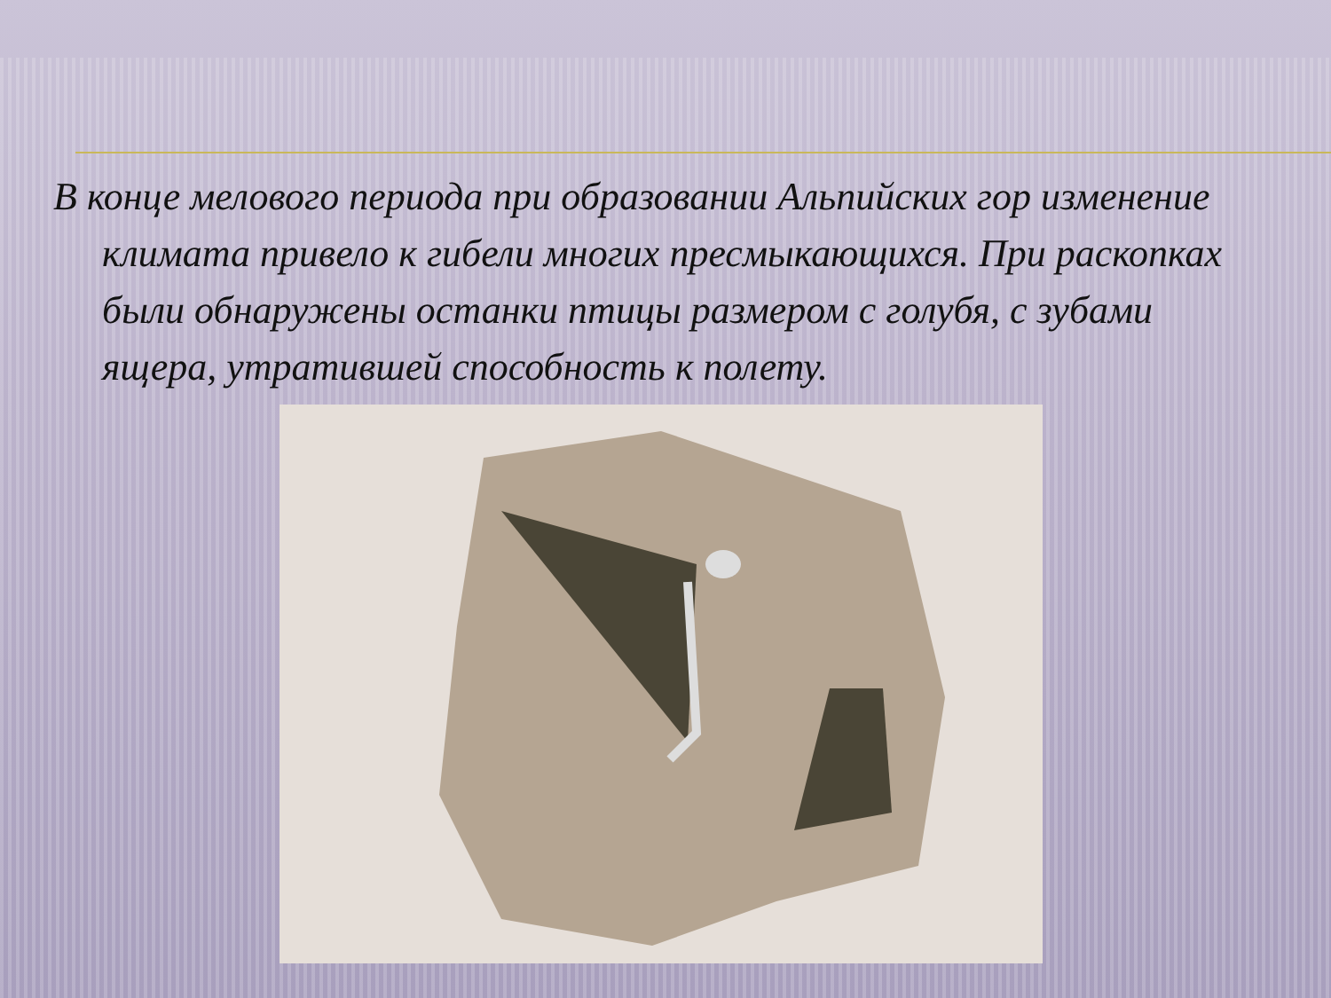В конце мелового периода при образовании Альпийских гор изменение климата привело к гибели многих пресмыкающихся. При раскопках были обнаружены останки птицы размером с голубя, с зубами ящера, утратившей способность к полету.